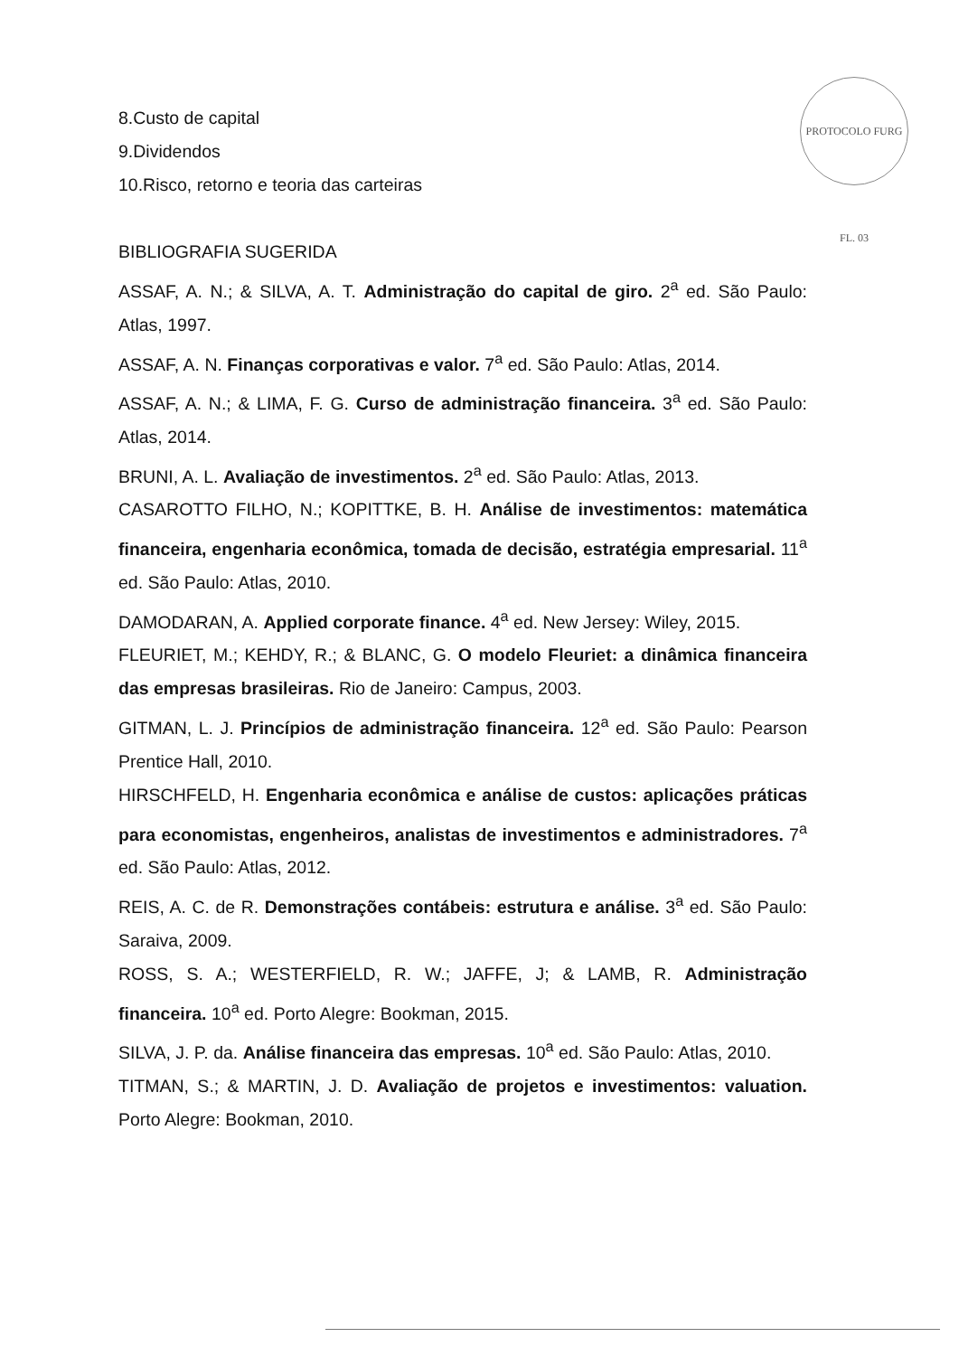PROTOCOLO FURG FL. 03
8.Custo de capital
9.Dividendos
10.Risco, retorno e teoria das carteiras
BIBLIOGRAFIA SUGERIDA
ASSAF, A. N.; & SILVA, A. T. Administração do capital de giro. 2<sup>a</sup> ed. São Paulo: Atlas, 1997.
ASSAF, A. N. Finanças corporativas e valor. 7<sup>a</sup> ed. São Paulo: Atlas, 2014.
ASSAF, A. N.; & LIMA, F. G. Curso de administração financeira. 3<sup>a</sup> ed. São Paulo: Atlas, 2014.
BRUNI, A. L. Avaliação de investimentos. 2<sup>a</sup> ed. São Paulo: Atlas, 2013.
CASAROTTO FILHO, N.; KOPITTKE, B. H. Análise de investimentos: matemática financeira, engenharia econômica, tomada de decisão, estratégia empresarial. 11<sup>a</sup> ed. São Paulo: Atlas, 2010.
DAMODARAN, A. Applied corporate finance. 4<sup>a</sup> ed. New Jersey: Wiley, 2015.
FLEURIET, M.; KEHDY, R.; & BLANC, G. O modelo Fleuriet: a dinâmica financeira das empresas brasileiras. Rio de Janeiro: Campus, 2003.
GITMAN, L. J. Princípios de administração financeira. 12<sup>a</sup> ed. São Paulo: Pearson Prentice Hall, 2010.
HIRSCHFELD, H. Engenharia econômica e análise de custos: aplicações práticas para economistas, engenheiros, analistas de investimentos e administradores. 7<sup>a</sup> ed. São Paulo: Atlas, 2012.
REIS, A. C. de R. Demonstrações contábeis: estrutura e análise. 3<sup>a</sup> ed. São Paulo: Saraiva, 2009.
ROSS, S. A.; WESTERFIELD, R. W.; JAFFE, J; & LAMB, R. Administração financeira. 10<sup>a</sup> ed. Porto Alegre: Bookman, 2015.
SILVA, J. P. da. Análise financeira das empresas. 10<sup>a</sup> ed. São Paulo: Atlas, 2010.
TITMAN, S.; & MARTIN, J. D. Avaliação de projetos e investimentos: valuation. Porto Alegre: Bookman, 2010.